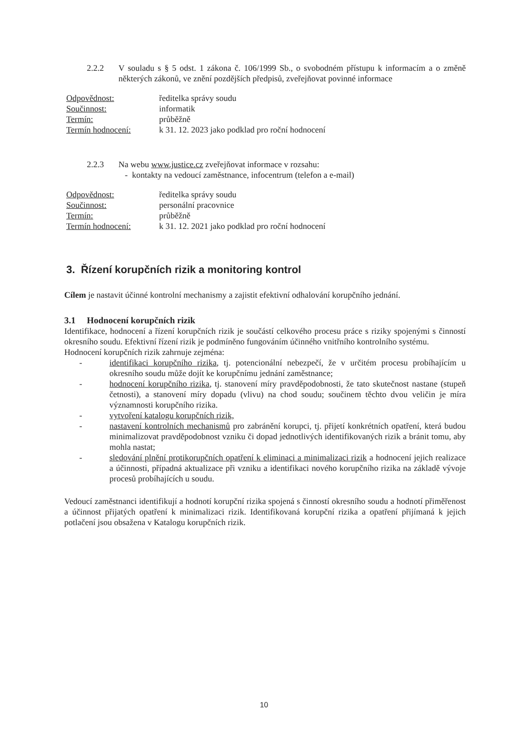2.2.2 V souladu s § 5 odst. 1 zákona č. 106/1999 Sb., o svobodném přístupu k informacím a o změně některých zákonů, ve znění pozdějších předpisů, zveřejňovat povinné informace
| Odpovědnost: | ředitelka správy soudu |
| Součinnost: | informatik |
| Termín: | průběžně |
| Termín hodnocení: | k 31. 12. 2023 jako podklad pro roční hodnocení |
2.2.3 Na webu www.justice.cz zveřejňovat informace v rozsahu:
- kontakty na vedoucí zaměstnance, infocentrum (telefon a e-mail)
| Odpovědnost: | ředitelka správy soudu |
| Součinnost: | personální pracovnice |
| Termín: | průběžně |
| Termín hodnocení: | k 31. 12. 2021 jako podklad pro roční hodnocení |
3. Řízení korupčních rizik a monitoring kontrol
Cílem je nastavit účinné kontrolní mechanismy a zajistit efektivní odhalování korupčního jednání.
3.1 Hodnocení korupčních rizik
Identifikace, hodnocení a řízení korupčních rizik je součástí celkového procesu práce s riziky spojenými s činností okresního soudu. Efektivní řízení rizik je podmíněno fungováním účinného vnitřního kontrolního systému.
Hodnocení korupčních rizik zahrnuje zejména:
- identifikaci korupčního rizika, tj. potencionální nebezpečí, že v určitém procesu probíhajícím u okresního soudu může dojít ke korupčnímu jednání zaměstnance;
- hodnocení korupčního rizika, tj. stanovení míry pravděpodobnosti, že tato skutečnost nastane (stupeň četnosti), a stanovení míry dopadu (vlivu) na chod soudu; součinem těchto dvou veličin je míra významnosti korupčního rizika.
- vytvoření katalogu korupčních rizik,
- nastavení kontrolních mechanismů pro zabránění korupci, tj. přijetí konkrétních opatření, která budou minimalizovat pravděpodobnost vzniku či dopad jednotlivých identifikovaných rizik a bránit tomu, aby mohla nastat;
- sledování plnění protikorupčních opatření k eliminaci a minimalizaci rizik a hodnocení jejich realizace a účinnosti, případná aktualizace při vzniku a identifikaci nového korupčního rizika na základě vývoje procesů probíhajících u soudu.
Vedoucí zaměstnanci identifikují a hodnotí korupční rizika spojená s činností okresního soudu a hodnotí přiměřenost a účinnost přijatých opatření k minimalizaci rizik. Identifikovaná korupční rizika a opatření přijímaná k jejich potlačení jsou obsažena v Katalogu korupčních rizik.
10